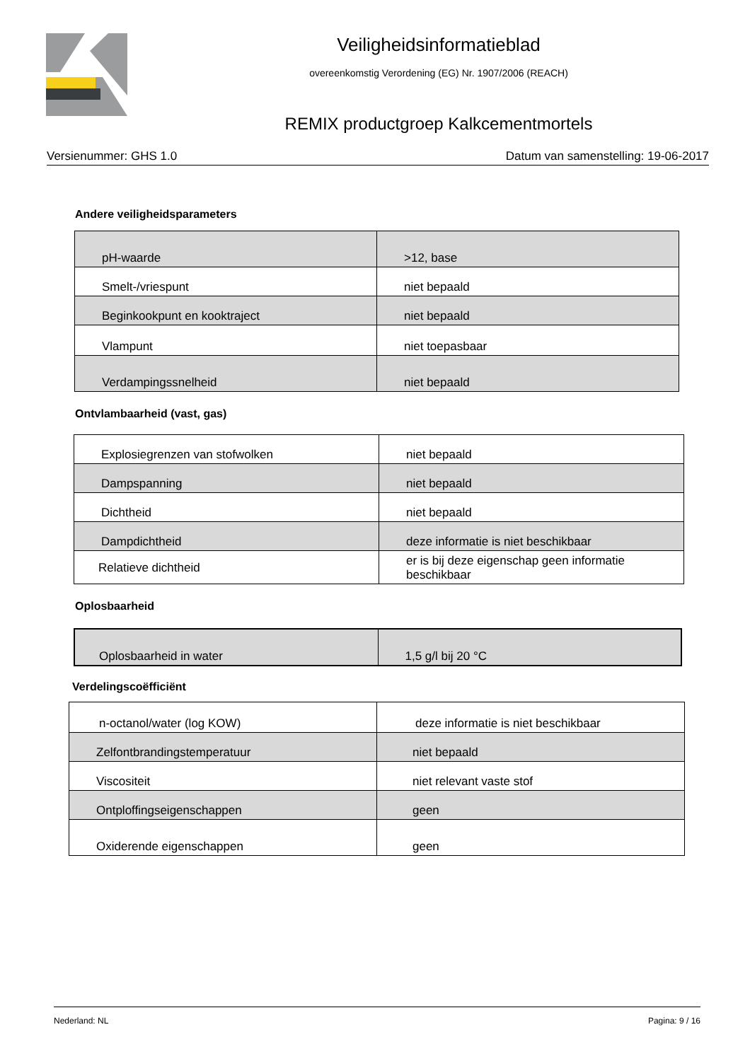Veiligheidsinformatieblad
overeenkomstig Verordening (EG) Nr. 1907/2006 (REACH)
REMIX productgroep Kalkcementmortels
Versienummer: GHS 1.0 Datum van samenstelling: 19-06-2017
Andere veiligheidsparameters
| pH-waarde | >12, base |
| Smelt-/vriespunt | niet bepaald |
| Beginkookpunt en kooktraject | niet bepaald |
| Vlampunt | niet toepasbaar |
| Verdampingssnelheid | niet bepaald |
Ontvlambaarheid (vast, gas)
| Explosiegrenzen van stofwolken | niet bepaald |
| Dampspanning | niet bepaald |
| Dichtheid | niet bepaald |
| Dampdichtheid | deze informatie is niet beschikbaar |
| Relatieve dichtheid | er is bij deze eigenschap geen informatie beschikbaar |
Oplosbaarheid
| Oplosbaarheid in water | 1,5 g/l bij 20 °C |
Verdelingscoëfficiënt
| n-octanol/water (log KOW) | deze informatie is niet beschikbaar |
| Zelfontbrandingstemperatuur | niet bepaald |
| Viscositeit | niet relevant vaste stof |
| Ontploffingseigenschappen | geen |
| Oxiderende eigenschappen | geen |
Nederland: NL Pagina: 9 / 16